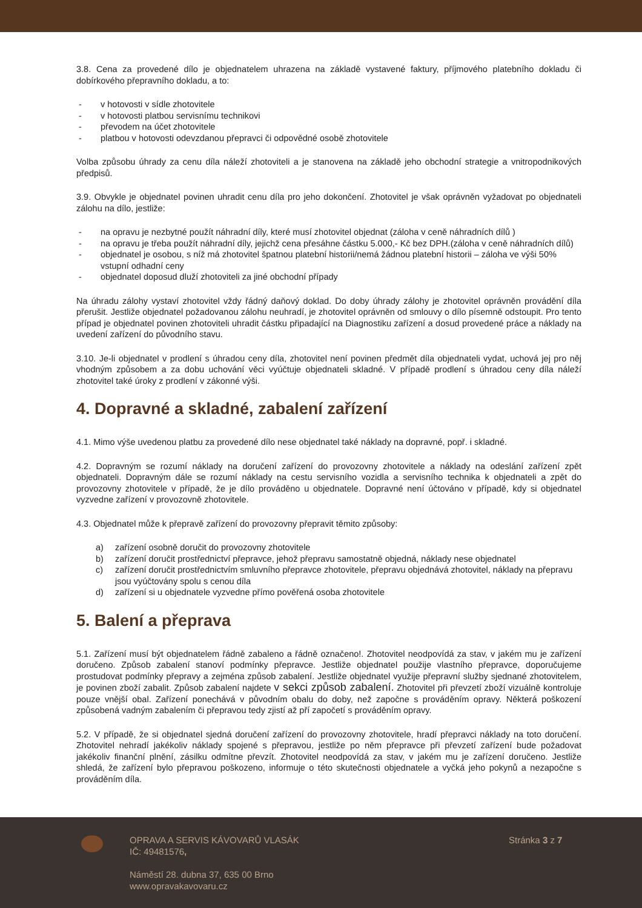3.8. Cena za provedené dílo je objednatelem uhrazena na základě vystavené faktury, příjmového platebního dokladu či dobírkového přepravního dokladu, a to:
- v hotovosti v sídle zhotovitele
- v hotovosti platbou servisnímu technikovi
- převodem na účet zhotovitele
- platbou v hotovosti odevzdanou přepravci či odpovědné osobě zhotovitele
Volba způsobu úhrady za cenu díla náleží zhotoviteli a je stanovena na základě jeho obchodní strategie a vnitropodnikových předpisů.
3.9. Obvykle je objednatel povinen uhradit cenu díla pro jeho dokončení. Zhotovitel je však oprávněn vyžadovat po objednateli zálohu na dílo, jestliže:
- na opravu je nezbytné použít náhradní díly, které musí zhotovitel objednat (záloha v ceně náhradních dílů )
- na opravu je třeba použít náhradní díly, jejichž cena přesáhne částku 5.000,- Kč bez DPH.(záloha v ceně náhradních dílů)
- objednatel je osobou, s níž má zhotovitel špatnou platební historii/nemá žádnou platební historii – záloha ve výši 50% vstupní odhadní ceny
- objednatel doposud dluží zhotoviteli za jiné obchodní případy
Na úhradu zálohy vystaví zhotovitel vždy řádný daňový doklad. Do doby úhrady zálohy je zhotovitel oprávněn provádění díla přerušit. Jestliže objednatel požadovanou zálohu neuhradí, je zhotovitel oprávněn od smlouvy o dílo písemně odstoupit. Pro tento případ je objednatel povinen zhotoviteli uhradit částku připadající na Diagnostiku zařízení a dosud provedené práce a náklady na uvedení zařízení do původního stavu.
3.10. Je-li objednatel v prodlení s úhradou ceny díla, zhotovitel není povinen předmět díla objednateli vydat, uchová jej pro něj vhodným způsobem a za dobu uchování věci vyúčtuje objednateli skladné. V případě prodlení s úhradou ceny díla náleží zhotovitel také úroky z prodlení v zákonné výši.
4. Dopravné a skladné, zabalení zařízení
4.1. Mimo výše uvedenou platbu za provedené dílo nese objednatel také náklady na dopravné, popř. i skladné.
4.2. Dopravným se rozumí náklady na doručení zařízení do provozovny zhotovitele a náklady na odeslání zařízení zpět objednateli. Dopravným dále se rozumí náklady na cestu servisního vozidla a servisního technika k objednateli a zpět do provozovny zhotovitele v případě, že je dílo prováděno u objednatele. Dopravné není účtováno v případě, kdy si objednatel vyzvedne zařízení v provozovně zhotovitele.
4.3. Objednatel může k přepravě zařízení do provozovny přepravit těmito způsoby:
a) zařízení osobně doručit do provozovny zhotovitele
b) zařízení doručit prostřednictví přepravce, jehož přepravu samostatně objedná, náklady nese objednatel
c) zařízení doručit prostřednictvím smluvního přepravce zhotovitele, přepravu objednává zhotovitel, náklady na přepravu jsou vyúčtovány spolu s cenou díla
d) zařízení si u objednatele vyzvedne přímo pověřená osoba zhotovitele
5. Balení a přeprava
5.1. Zařízení musí být objednatelem řádně zabaleno a řádně označeno!. Zhotovitel neodpovídá za stav, v jakém mu je zařízení doručeno. Způsob zabalení stanoví podmínky přepravce. Jestliže objednatel použije vlastního přepravce, doporučujeme prostudovat podmínky přepravy a zejména způsob zabalení. Jestliže objednatel využije přepravní služby sjednané zhotovitelem, je povinen zboží zabalit. Způsob zabalení najdete v sekci způsob zabalení. Zhotovitel při převzetí zboží vizuálně kontroluje pouze vnější obal. Zařízení ponechává v původním obalu do doby, než započne s prováděním opravy. Některá poškození způsobená vadným zabalením či přepravou tedy zjistí až pří započetí s prováděním opravy.
5.2. V případě, že si objednatel sjedná doručení zařízení do provozovny zhotovitele, hradí přepravci náklady na toto doručení. Zhotovitel nehradí jakékoliv náklady spojené s přepravou, jestliže po něm přepravce při převzetí zařízení bude požadovat jakékoliv finanční plnění, zásilku odmítne převzít. Zhotovitel neodpovídá za stav, v jakém mu je zařízení doručeno. Jestliže shledá, že zařízení bylo přepravou poškozeno, informuje o této skutečnosti objednatele a vyčká jeho pokynů a nezapočne s prováděním díla.
OPRAVA A SERVIS KÁVOVARŮ VLASÁK
IČ: 49481576,
Náměstí 28. dubna 37, 635 00 Brno
www.opravakavovaru.cz
Stránka 3 z 7